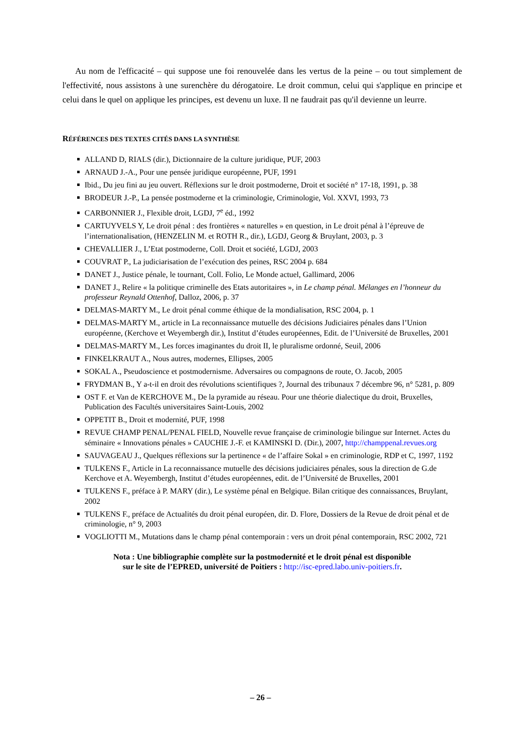Au nom de l'efficacité – qui suppose une foi renouvelée dans les vertus de la peine – ou tout simplement de l'effectivité, nous assistons à une surenchère du dérogatoire. Le droit commun, celui qui s'applique en principe et celui dans le quel on applique les principes, est devenu un luxe. Il ne faudrait pas qu'il devienne un leurre.
RÉFÉRENCES DES TEXTES CITÉS DANS LA SYNTHÈSE
ALLAND D, RIALS (dir.), Dictionnaire de la culture juridique, PUF, 2003
ARNAUD J.-A., Pour une pensée juridique européenne, PUF, 1991
Ibid., Du jeu fini au jeu ouvert. Réflexions sur le droit postmoderne, Droit et société n° 17-18, 1991, p. 38
BRODEUR J.-P., La pensée postmoderne et la criminologie, Criminologie, Vol. XXVI, 1993, 73
CARBONNIER J., Flexible droit, LGDJ, 7<sup>e</sup> éd., 1992
CARTUYVELS Y, Le droit pénal : des frontières « naturelles » en question, in Le droit pénal à l’épreuve de l’internationalisation, (HENZELIN M. et ROTH R., dir.), LGDJ, Georg & Bruylant, 2003, p. 3
CHEVALLIER J., L’Etat postmoderne, Coll. Droit et société, LGDJ, 2003
COUVRAT P., La judiciarisation de l’exécution des peines, RSC 2004 p. 684
DANET J., Justice pénale, le tournant, Coll. Folio, Le Monde actuel, Gallimard, 2006
DANET J., Relire « la politique criminelle des Etats autoritaires », in Le champ pénal. Mélanges en l’honneur du professeur Reynald Ottenhof, Dalloz, 2006, p. 37
DELMAS-MARTY M., Le droit pénal comme éthique de la mondialisation, RSC 2004, p. 1
DELMAS-MARTY M., article in La reconnaissance mutuelle des décisions Judiciaires pénales dans l’Union européenne, (Kerchove et Weyembergh dir.), Institut d’études européennes, Edit. de l’Université de Bruxelles, 2001
DELMAS-MARTY M., Les forces imaginantes du droit II, le pluralisme ordonné, Seuil, 2006
FINKELKRAUT A., Nous autres, modernes, Ellipses, 2005
SOKAL A., Pseudoscience et postmodernisme. Adversaires ou compagnons de route, O. Jacob, 2005
FRYDMAN B., Y a-t-il en droit des révolutions scientifiques ?, Journal des tribunaux 7 décembre 96, n° 5281, p. 809
OST F. et Van de KERCHOVE M., De la pyramide au réseau. Pour une théorie dialectique du droit, Bruxelles, Publication des Facultés universitaires Saint-Louis, 2002
OPPETIT B., Droit et modernité, PUF, 1998
REVUE CHAMP PENAL/PENAL FIELD, Nouvelle revue française de criminologie bilingue sur Internet. Actes du séminaire « Innovations pénales » CAUCHIE J.-F. et KAMINSKI D. (Dir.), 2007, http://champpenal.revues.org
SAUVAGEAU J., Quelques réflexions sur la pertinence « de l’affaire Sokal » en criminologie, RDP et C, 1997, 1192
TULKENS F., Article in La reconnaissance mutuelle des décisions judiciaires pénales, sous la direction de G.de Kerchove et A. Weyembergh, Institut d’études européennes, edit. de l’Université de Bruxelles, 2001
TULKENS F., préface à P. MARY (dir.), Le système pénal en Belgique. Bilan critique des connaissances, Bruylant, 2002
TULKENS F., préface de Actualités du droit pénal européen, dir. D. Flore, Dossiers de la Revue de droit pénal et de criminologie, n° 9, 2003
VOGLIOTTI M., Mutations dans le champ pénal contemporain : vers un droit pénal contemporain, RSC 2002, 721
Nota : Une bibliographie complète sur la postmodernité et le droit pénal est disponible
sur le site de l’EPRED, université de Poitiers : http://isc-epred.labo.univ-poitiers.fr.
– 26 –